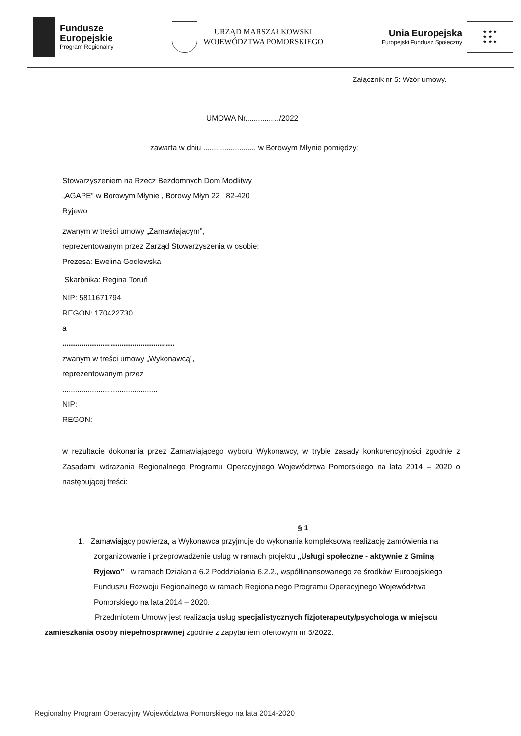Fundusze
Europejskie
Program Regionalny
URZĄD MARSZAŁKOWSKI
WOJEWÓDZTWA POMORSKIEGO
Unia Europejska
Europejski Fundusz Społeczny
★ ★ ★
★ ★
★ ★ ★
Załącznik nr 5: Wzór umowy.
UMOWA Nr................/2022
zawarta w dniu ......................... w Borowym Młynie pomiędzy:
Stowarzyszeniem na Rzecz Bezdomnych Dom Modlitwy
„AGAPE” w Borowym Młynie , Borowy Młyn 22 82-420
Ryjewo
zwanym w treści umowy „Zamawiającym”,
reprezentowanym przez Zarząd Stowarzyszenia w osobie:
Prezesa: Ewelina Godlewska
Skarbnika: Regina Toruń
NIP: 5811671794
REGON: 170422730
a
.....................................................
zwanym w treści umowy „Wykonawcą”,
reprezentowanym przez
.............................................
NIP:
REGON:
w rezultacie dokonania przez Zamawiającego wyboru Wykonawcy, w trybie zasady konkurencyjności zgodnie z Zasadami wdrażania Regionalnego Programu Operacyjnego Województwa Pomorskiego na lata 2014 – 2020 o następującej treści:
§ 1
1. Zamawiający powierza, a Wykonawca przyjmuje do wykonania kompleksową realizację zamówienia na zorganizowanie i przeprowadzenie usług w ramach projektu „Usługi społeczne - aktywnie z Gminą Ryjewo” w ramach Działania 6.2 Poddziałania 6.2.2., współfinansowanego ze środków Europejskiego Funduszu Rozwoju Regionalnego w ramach Regionalnego Programu Operacyjnego Województwa Pomorskiego na lata 2014 – 2020.
Przedmiotem Umowy jest realizacja usług specjalistycznych fizjoterapeuty/psychologa w miejscu zamieszkania osoby niepełnosprawnej zgodnie z zapytaniem ofertowym nr 5/2022.
Regionalny Program Operacyjny Województwa Pomorskiego na lata 2014-2020